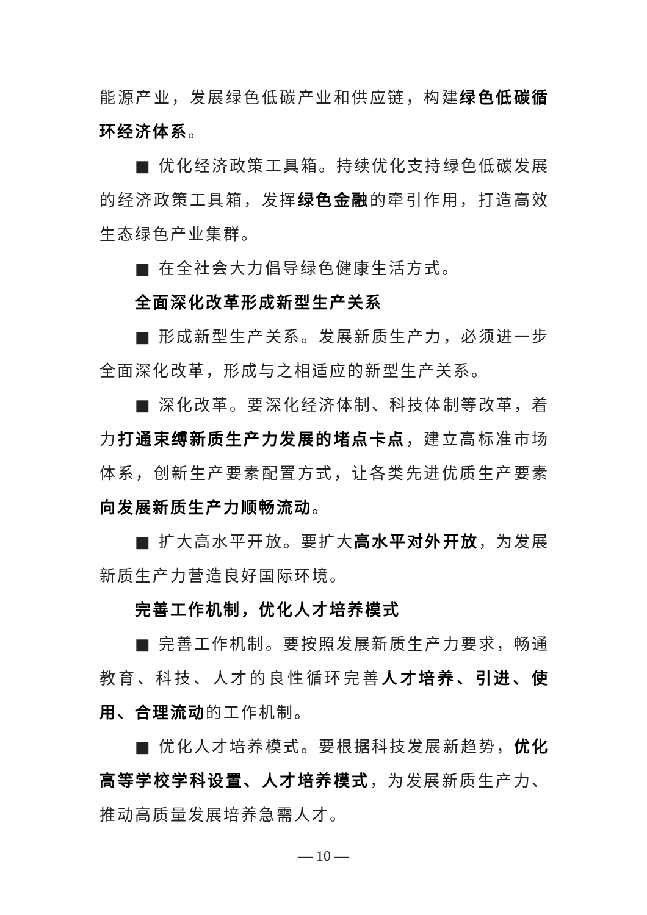能源产业，发展绿色低碳产业和供应链，构建绿色低碳循环经济体系。
■ 优化经济政策工具箱。持续优化支持绿色低碳发展的经济政策工具箱，发挥绿色金融的牵引作用，打造高效生态绿色产业集群。
■ 在全社会大力倡导绿色健康生活方式。
全面深化改革形成新型生产关系
■ 形成新型生产关系。发展新质生产力，必须进一步全面深化改革，形成与之相适应的新型生产关系。
■ 深化改革。要深化经济体制、科技体制等改革，着力打通束缚新质生产力发展的堵点卡点，建立高标准市场体系，创新生产要素配置方式，让各类先进优质生产要素向发展新质生产力顺畅流动。
■ 扩大高水平开放。要扩大高水平对外开放，为发展新质生产力营造良好国际环境。
完善工作机制，优化人才培养模式
■ 完善工作机制。要按照发展新质生产力要求，畅通教育、科技、人才的良性循环完善人才培养、引进、使用、合理流动的工作机制。
■ 优化人才培养模式。要根据科技发展新趋势，优化高等学校学科设置、人才培养模式，为发展新质生产力、推动高质量发展培养急需人才。
— 10 —